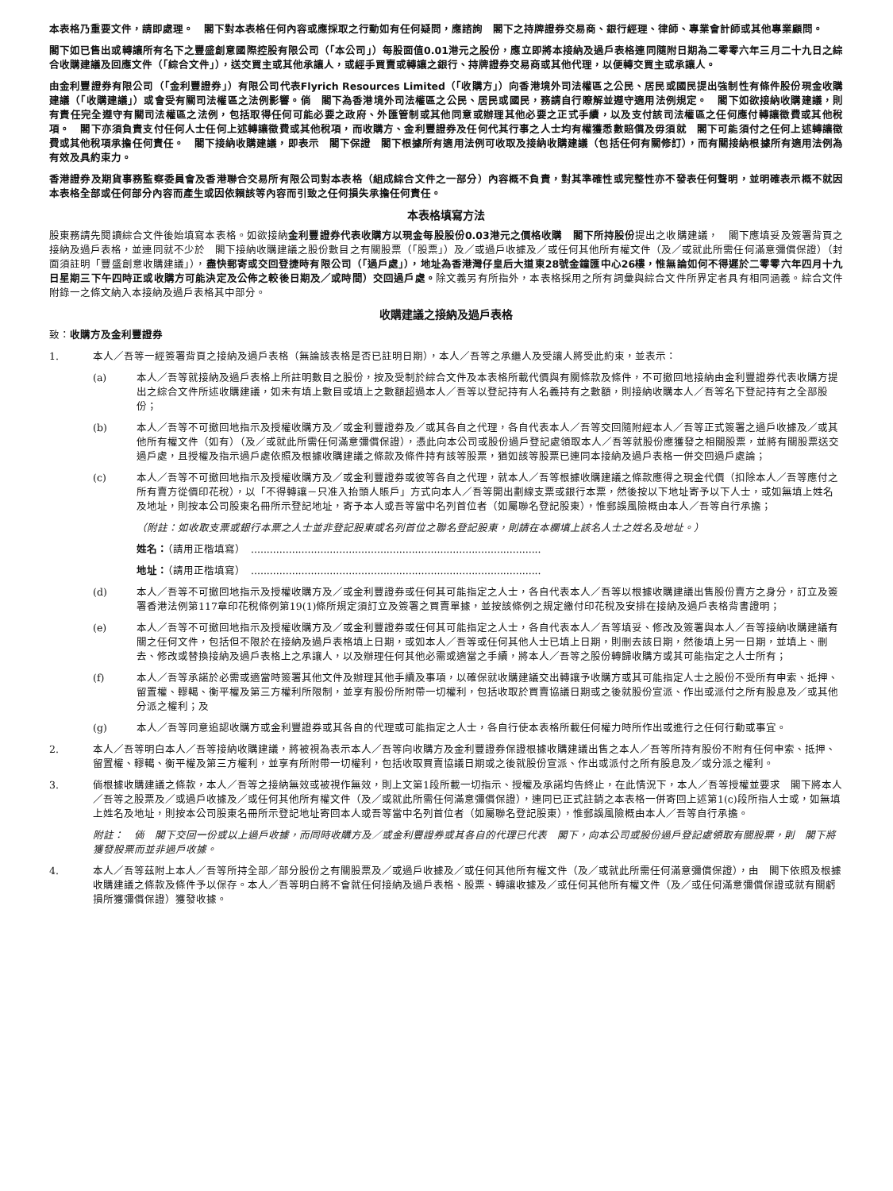本表格乃重要文件，請即處理。　閣下對本表格任何內容或應採取之行動如有任何疑問，應諮詢　閣下之持牌證券交易商、銀行經理、律師、專業會計師或其他專業顧問。
閣下如已售出或轉讓所有名下之豐盛創意國際控股有限公司（「本公司」）每股面值0.01港元之股份，應立即將本接納及過戶表格連同隨附日期為二零零六年三月二十九日之綜合收購建議及回應文件（「綜合文件」），送交買主或其他承讓人，或經手買賣或轉讓之銀行、持牌證券交易商或其他代理，以便轉交買主或承讓人。
由金利豐證券有限公司（「金利豐證券」）有限公司代表Flyrich Resources Limited（「收購方」）向香港境外司法權區之公民、居民或國民提出強制性有條件股份現金收購建議（「收購建議」）或會受有關司法權區之法例影響。倘　閣下為香港境外司法權區之公民、居民或國民，務請自行瞭解並遵守適用法例規定。　閣下如欲接納收購建議，則有責任完全遵守有關司法權區之法例，包括取得任何可能必要之政府、外匯管制或其他同意或辦理其他必要之正式手續，以及支付該司法權區之任何應付轉讓徵費或其他稅項。　閣下亦須負責支付任何人士任何上述轉讓徵費或其他稅項，而收購方、金利豐證券及任何代其行事之人士均有權獲悉數賠償及毋須就　閣下可能須付之任何上述轉讓徵費或其他稅項承擔任何責任。　閣下接納收購建議，即表示　閣下保證　閣下根據所有適用法例可收取及接納收購建議（包括任何有關修訂），而有關接納根據所有適用法例為有效及具約束力。
香港證券及期貨事務監察委員會及香港聯合交易所有限公司對本表格（組成綜合文件之一部分）內容概不負責，對其準確性或完整性亦不發表任何聲明，並明確表示概不就因本表格全部或任何部分內容而產生或因依賴該等內容而引致之任何損失承擔任何責任。
本表格填寫方法
股東務請先閱讀綜合文件後始填寫本表格。如欲接納金利豐證券代表收購方以現金每股股份0.03港元之價格收購　閣下所持股份提出之收購建議，　閣下應填妥及簽署背頁之接納及過戶表格，並連同就不少於　閣下接納收購建議之股份數目之有關股票（「股票」）及／或過戶收據及／或任何其他所有權文件（及／或就此所需任何滿意彌償保證）（封面須註明「豐盛創意收購建議」），盡快郵寄或交回登捷時有限公司（「過戶處」），地址為香港灣仔皇后大道東28號金鐘匯中心26樓，惟無論如何不得遲於二零零六年四月十九日星期三下午四時正或收購方可能決定及公佈之較後日期及／或時間）交回過戶處。除文義另有所指外，本表格採用之所有詞彙與綜合文件所界定者具有相同涵義。綜合文件附錄一之條文納入本接納及過戶表格其中部分。
收購建議之接納及過戶表格
致：收購方及金利豐證券
1. 本人／吾等一經簽署背頁之接納及過戶表格（無論該表格是否已註明日期），本人／吾等之承繼人及受讓人將受此約束，並表示：
(a) 本人／吾等就接納及過戶表格上所註明數目之股份，按及受制於綜合文件及本表格所載代價與有關條款及條件，不可撤回地接納由金利豐證券代表收購方提出之綜合文件所述收購建議，如未有填上數目或填上之數額超過本人／吾等以登記持有人名義持有之數額，則接納收購本人／吾等名下登記持有之全部股份；
(b) 本人／吾等不可撤回地指示及授權收購方及／或金利豐證券及／或其各自之代理，各自代表本人／吾等交回隨附經本人／吾等正式簽署之過戶收據及／或其他所有權文件（如有）（及／或就此所需任何滿意彌償保證），憑此向本公司或股份過戶登記處領取本人／吾等就股份應獲發之相關股票，並將有關股票送交過戶處，且授權及指示過戶處依照及根據收購建議之條款及條件持有該等股票，猶如該等股票已連同本接納及過戶表格一併交回過戶處論；
(c) 本人／吾等不可撤回地指示及授權收購方及／或金利豐證券或彼等各自之代理，就本人／吾等根據收購建議之條款應得之現金代價（扣除本人／吾等應付之所有賣方從價印花稅），以「不得轉讓－只准入抬頭人賬戶」方式向本人／吾等開出劃線支票或銀行本票，然後按以下地址寄予以下人士，或如無填上姓名及地址，則按本公司股東名冊所示登記地址，寄予本人或吾等當中名列首位者（如屬聯名登記股東），惟郵誤風險概由本人／吾等自行承擔；
（附註：如收取支票或銀行本票之人士並非登記股東或名列首位之聯名登記股東，則請在本欄填上該名人士之姓名及地址。）
姓名：（請用正楷填寫）　............................................................................................
地址：（請用正楷填寫）　............................................................................................
(d) 本人／吾等不可撤回地指示及授權收購方及／或金利豐證券或任何其可能指定之人士，各自代表本人／吾等以根據收購建議出售股份賣方之身分，訂立及簽署香港法例第117章印花稅條例第19(1)條所規定須訂立及簽署之買賣單據，並按該條例之規定繳付印花稅及安排在接納及過戶表格背書證明；
(e) 本人／吾等不可撤回地指示及授權收購方及／或金利豐證券或任何其可能指定之人士，各自代表本人／吾等填妥、修改及簽署與本人／吾等接納收購建議有關之任何文件，包括但不限於在接納及過戶表格填上日期，或如本人／吾等或任何其他人士已填上日期，則刪去該日期，然後填上另一日期，並填上、刪去、修改或替換接納及過戶表格上之承讓人，以及辦理任何其他必需或適當之手續，將本人／吾等之股份轉歸收購方或其可能指定之人士所有；
(f) 本人／吾等承諾於必需或適當時簽署其他文件及辦理其他手續及事項，以確保就收購建議交出轉讓予收購方或其可能指定人士之股份不受所有申索、抵押、留置權、轇轕、衡平權及第三方權利所限制，並享有股份所附帶一切權利，包括收取於買賣協議日期或之後就股份宣派、作出或派付之所有股息及／或其他分派之權利；及
(g) 本人／吾等同意追認收購方或金利豐證券或其各自的代理或可能指定之人士，各自行使本表格所載任何權力時所作出或進行之任何行動或事宜。
2. 本人／吾等明白本人／吾等接納收購建議，將被視為表示本人／吾等向收購方及金利豐證券保證根據收購建議出售之本人／吾等所持有股份不附有任何申索、抵押、留置權、轇轕、衡平權及第三方權利，並享有所附帶一切權利，包括收取買賣協議日期或之後就股份宣派、作出或派付之所有股息及／或分派之權利。
3. 倘根據收購建議之條款，本人／吾等之接納無效或被視作無效，則上文第1段所載一切指示、授權及承諾均告終止，在此情況下，本人／吾等授權並要求　閣下將本人／吾等之股票及／或過戶收據及／或任何其他所有權文件（及／或就此所需任何滿意彌償保證），連同已正式註銷之本表格一併寄回上述第1(c)段所指人士或，如無填上姓名及地址，則按本公司股東名冊所示登記地址寄回本人或吾等當中名列首位者（如屬聯名登記股東），惟郵誤風險概由本人／吾等自行承擔。
附註：　倘　閣下交回一份或以上過戶收據，而同時收購方及／或金利豐證券或其各自的代理已代表　閣下，向本公司或股份過戶登記處領取有關股票，則　閣下將獲發股票而並非過戶收據。
4. 本人／吾等茲附上本人／吾等所持全部／部分股份之有關股票及／或過戶收據及／或任何其他所有權文件（及／或就此所需任何滿意彌償保證），由　閣下依照及根據收購建議之條款及條件予以保存。本人／吾等明白將不會就任何接納及過戶表格、股票、轉讓收據及／或任何其他所有權文件（及／或任何滿意彌償保證或就有關虧損所獲彌償保證）獲發收據。